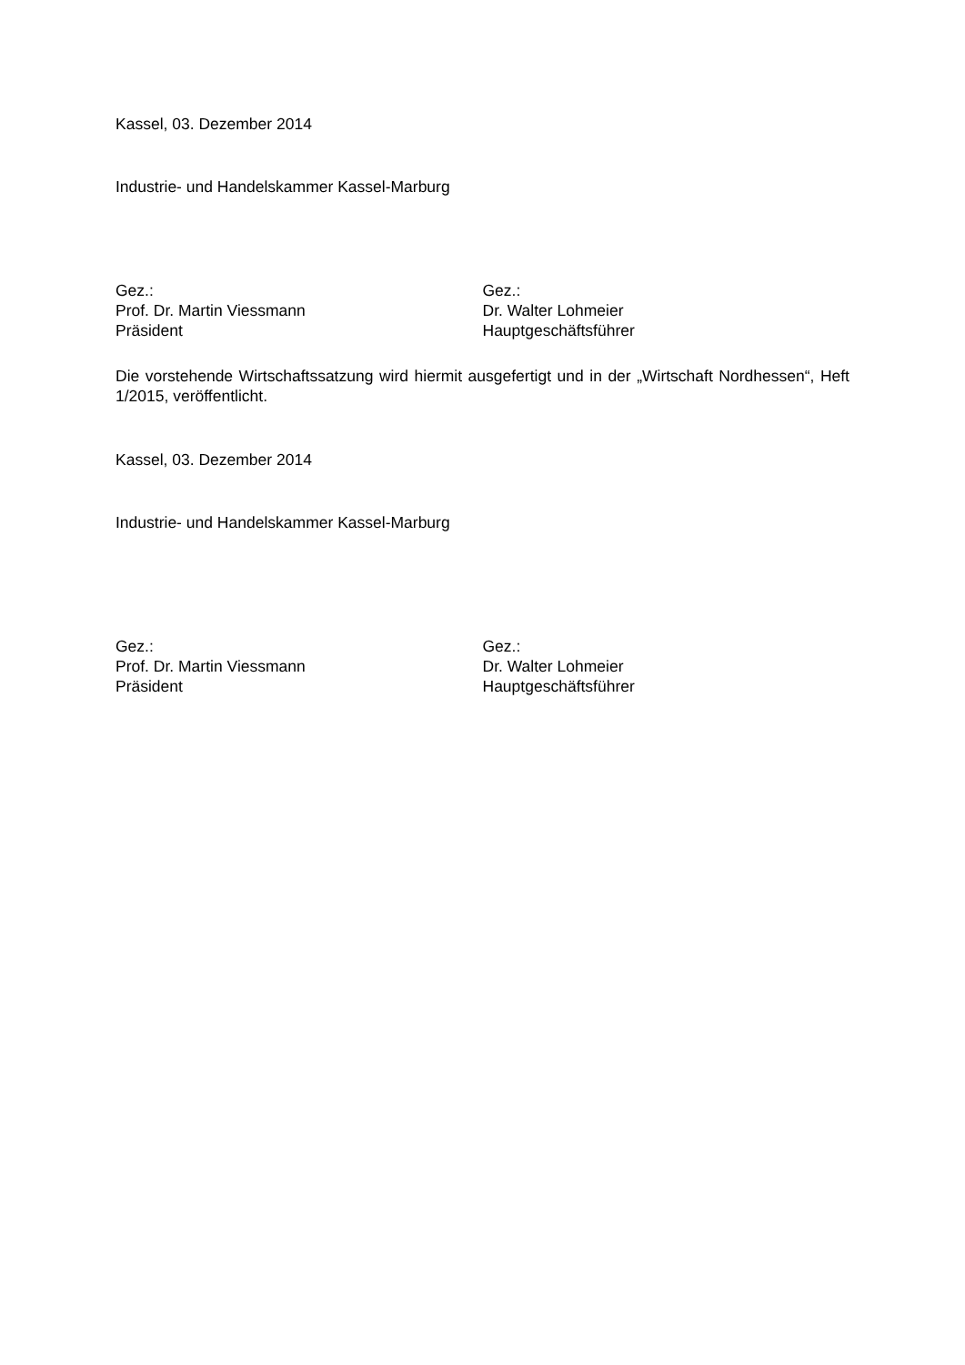Kassel, 03. Dezember 2014
Industrie- und Handelskammer Kassel-Marburg
Gez.:
Prof. Dr. Martin Viessmann
Präsident
Gez.:
Dr. Walter Lohmeier
Hauptgeschäftsführer
Die vorstehende Wirtschaftssatzung wird hiermit ausgefertigt und in der „Wirtschaft Nord­hessen“, Heft 1/2015, veröffentlicht.
Kassel, 03. Dezember 2014
Industrie- und Handelskammer Kassel-Marburg
Gez.:
Prof. Dr. Martin Viessmann
Präsident
Gez.:
Dr. Walter Lohmeier
Hauptgeschäftsführer